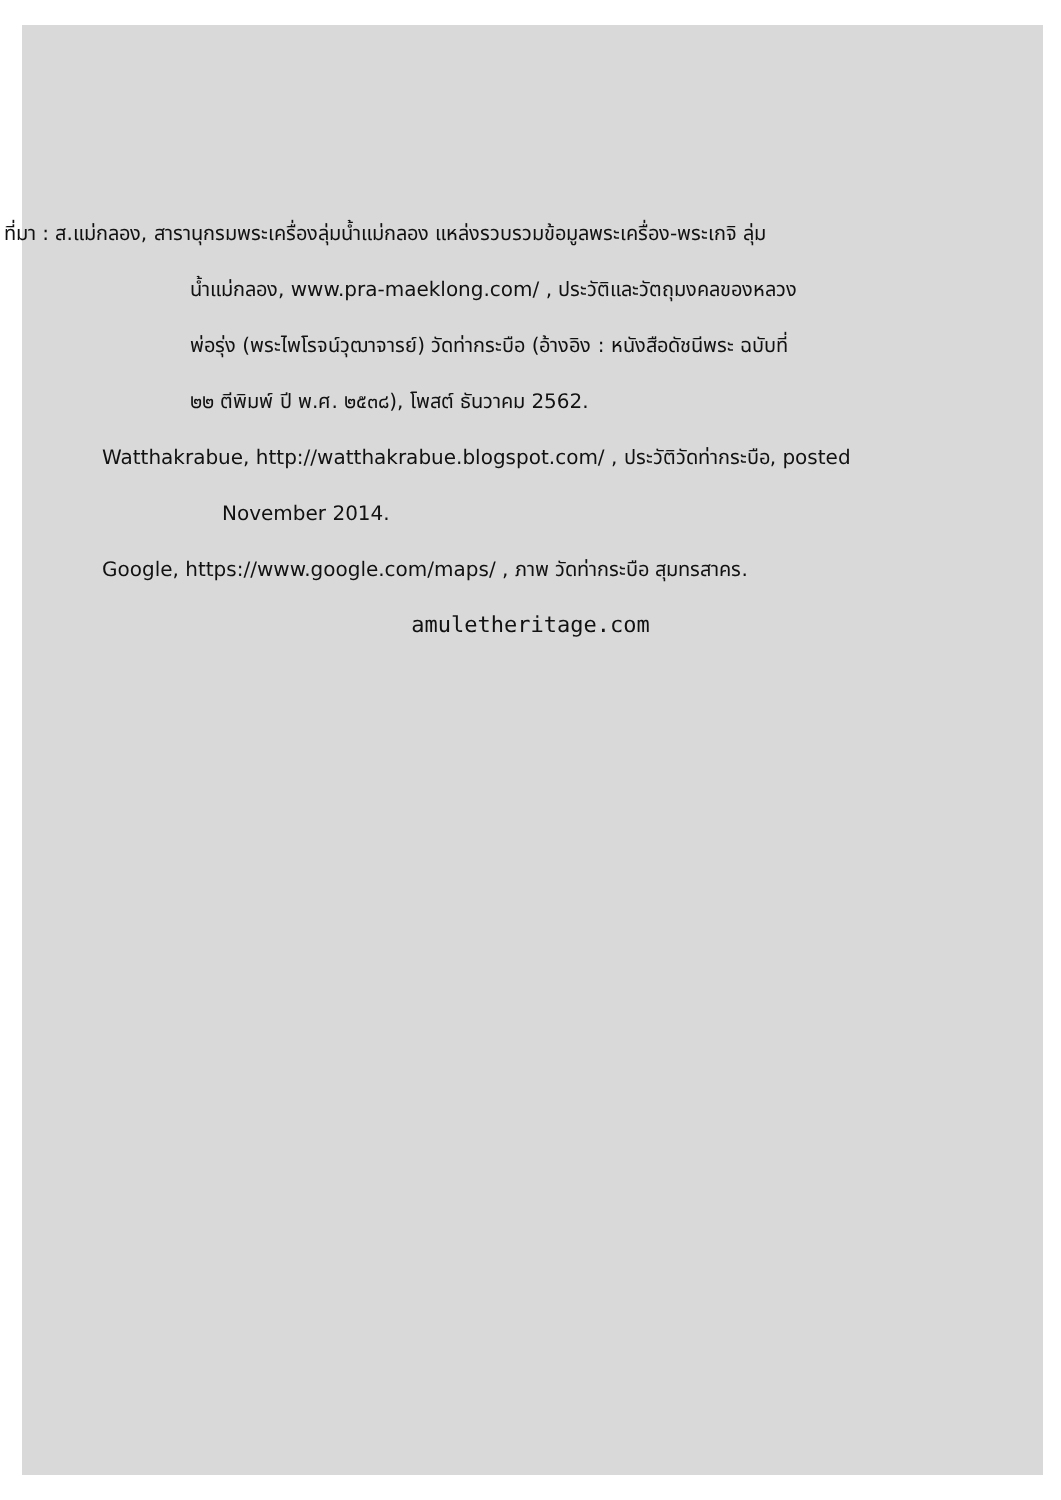ที่มา : ส.แม่กลอง, สารานุกรมพระเครื่องลุ่มน้ำแม่กลอง แหล่งรวบรวมข้อมูลพระเครื่อง-พระเกจิ ลุ่ม
น้ำแม่กลอง, www.pra-maeklong.com/ , ประวัติและวัตถุมงคลของหลวง
พ่อรุ่ง (พระไพโรจน์วุฒาจารย์) วัดท่ากระบือ (อ้างอิง : หนังสือดัชนีพระ ฉบับที่
๒๒ ตีพิมพ์ ปี พ.ศ. ๒๕๓๘), โพสต์ ธันวาคม 2562.
Watthakrabue, http://watthakrabue.blogspot.com/ , ประวัติวัดท่ากระบือ, posted
November 2014.
Google, https://www.google.com/maps/ , ภาพ วัดท่ากระบือ สุมทรสาคร.
amuletheritage.com